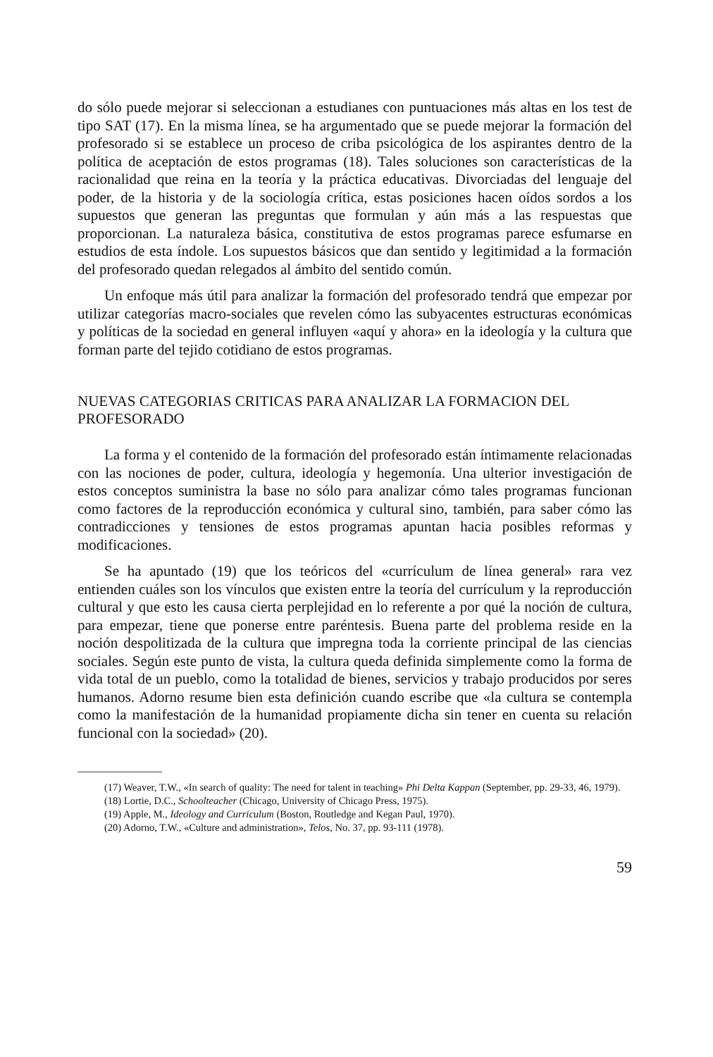do sólo puede mejorar si seleccionan a estudianes con puntuaciones más altas en los test de tipo SAT (17). En la misma línea, se ha argumentado que se puede mejorar la formación del profesorado si se establece un proceso de criba psicológica de los aspirantes dentro de la política de aceptación de estos programas (18). Tales soluciones son características de la racionalidad que reina en la teoría y la práctica educativas. Divorciadas del lenguaje del poder, de la historia y de la sociología crítica, estas posiciones hacen oídos sordos a los supuestos que generan las preguntas que formulan y aún más a las respuestas que proporcionan. La naturaleza básica, constitutiva de estos programas parece esfumarse en estudios de esta índole. Los supuestos básicos que dan sentido y legitimidad a la formación del profesorado quedan relegados al ámbito del sentido común.
Un enfoque más útil para analizar la formación del profesorado tendrá que empezar por utilizar categorías macro-sociales que revelen cómo las subyacentes estructuras económicas y políticas de la sociedad en general influyen «aquí y ahora» en la ideología y la cultura que forman parte del tejido cotidiano de estos programas.
NUEVAS CATEGORIAS CRITICAS PARA ANALIZAR LA FORMACION DEL PROFESORADO
La forma y el contenido de la formación del profesorado están íntimamente relacionadas con las nociones de poder, cultura, ideología y hegemonía. Una ulterior investigación de estos conceptos suministra la base no sólo para analizar cómo tales programas funcionan como factores de la reproducción económica y cultural sino, también, para saber cómo las contradicciones y tensiones de estos programas apuntan hacia posibles reformas y modificaciones.
Se ha apuntado (19) que los teóricos del «currículum de línea general» rara vez entienden cuáles son los vínculos que existen entre la teoría del currículum y la reproducción cultural y que esto les causa cierta perplejidad en lo referente a por qué la noción de cultura, para empezar, tiene que ponerse entre paréntesis. Buena parte del problema reside en la noción despolitizada de la cultura que impregna toda la corriente principal de las ciencias sociales. Según este punto de vista, la cultura queda definida simplemente como la forma de vida total de un pueblo, como la totalidad de bienes, servicios y trabajo producidos por seres humanos. Adorno resume bien esta definición cuando escribe que «la cultura se contempla como la manifestación de la humanidad propiamente dicha sin tener en cuenta su relación funcional con la sociedad» (20).
(17) Weaver, T.W., «In search of quality: The need for talent in teaching» Phi Delta Kappan (September, pp. 29-33, 46, 1979).
(18) Lortie, D.C., Schoolteacher (Chicago, University of Chicago Press, 1975).
(19) Apple, M., Ideology and Curriculum (Boston, Routledge and Kegan Paul, 1970).
(20) Adorno, T.W., «Culture and administration», Telos, No. 37, pp. 93-111 (1978).
59